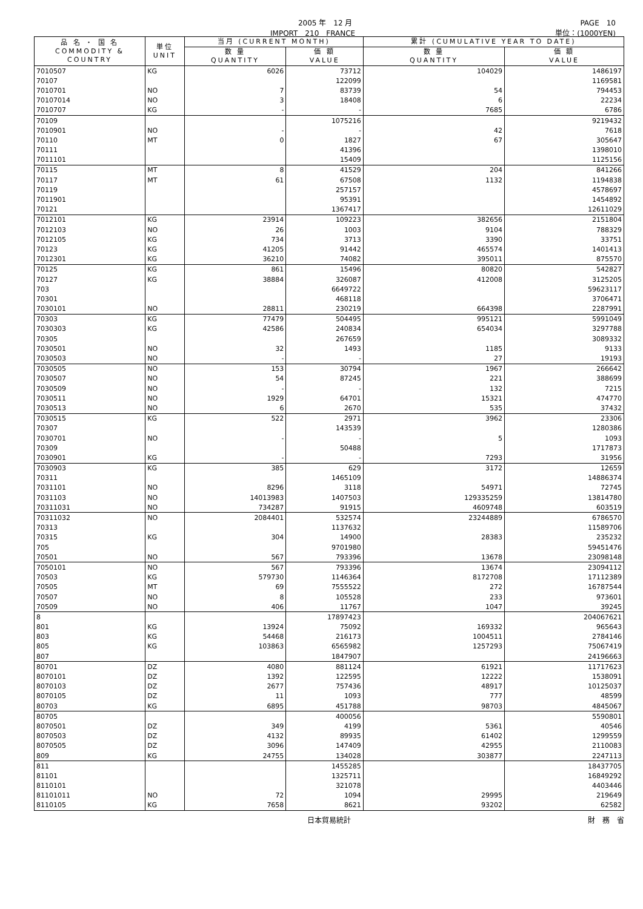2005 年　12 月 PAGE　10
IMPORT　210　FRANCE 単位：(1000YEN)
| 品 名 ・ 国 名 COMMODITY & COUNTRY | 単位 UNIT | 当月 (CURRENT MONTH) | | 累計 (CUMULATIVE YEAR TO DATE) | |
| --- | --- | --- | --- | --- | --- |
| | | 数 量 QUANTITY | 価 額 VALUE | 数 量 QUANTITY | 価 額 VALUE |
| 7010507 | KG | 6026 | 73712 | 104029 | 1486197 |
| 70107 | | | 122099 | | 1169581 |
| 7010701 | NO | 7 | 83739 | 54 | 794453 |
| 70107014 | NO | 3 | 18408 | 6 | 22234 |
| 7010707 | KG | - | - | 7685 | 6786 |
| 70109 | | | 1075216 | | 9219432 |
| 7010901 | NO | - | - | 42 | 7618 |
| 70110 | MT | 0 | 1827 | 67 | 305647 |
| 70111 | | | 41396 | | 1398010 |
| 7011101 | | | 15409 | | 1125156 |
| 70115 | MT | 8 | 41529 | 204 | 841266 |
| 70117 | MT | 61 | 67508 | 1132 | 1194838 |
| 70119 | | | 257157 | | 4578697 |
| 7011901 | | | 95391 | | 1454892 |
| 70121 | | | 1367417 | | 12611029 |
| 7012101 | KG | 23914 | 109223 | 382656 | 2151804 |
| 7012103 | NO | 26 | 1003 | 9104 | 788329 |
| 7012105 | KG | 734 | 3713 | 3390 | 33751 |
| 70123 | KG | 41205 | 91442 | 465574 | 1401413 |
| 7012301 | KG | 36210 | 74082 | 395011 | 875570 |
| 70125 | KG | 861 | 15496 | 80820 | 542827 |
| 70127 | KG | 38884 | 326087 | 412008 | 3125205 |
| 703 | | | 6649722 | | 59623117 |
| 70301 | | | 468118 | | 3706471 |
| 7030101 | NO | 28811 | 230219 | 664398 | 2287991 |
| 70303 | KG | 77479 | 504495 | 995121 | 5991049 |
| 7030303 | KG | 42586 | 240834 | 654034 | 3297788 |
| 70305 | | | 267659 | | 3089332 |
| 7030501 | NO | 32 | 1493 | 1185 | 9133 |
| 7030503 | NO | - | - | 27 | 19193 |
| 7030505 | NO | 153 | 30794 | 1967 | 266642 |
| 7030507 | NO | 54 | 87245 | 221 | 388699 |
| 7030509 | NO | - | - | 132 | 7215 |
| 7030511 | NO | 1929 | 64701 | 15321 | 474770 |
| 7030513 | NO | 6 | 2670 | 535 | 37432 |
| 7030515 | KG | 522 | 2971 | 3962 | 23306 |
| 70307 | | | 143539 | | 1280386 |
| 7030701 | NO | - | - | 5 | 1093 |
| 70309 | | | 50488 | | 1717873 |
| 7030901 | KG | - | - | 7293 | 31956 |
| 7030903 | KG | 385 | 629 | 3172 | 12659 |
| 70311 | | | 1465109 | | 14886374 |
| 7031101 | NO | 8296 | 3118 | 54971 | 72745 |
| 7031103 | NO | 14013983 | 1407503 | 129335259 | 13814780 |
| 70311031 | NO | 734287 | 91915 | 4609748 | 603519 |
| 70311032 | NO | 2084401 | 532574 | 23244889 | 6786570 |
| 70313 | | | 1137632 | | 11589706 |
| 70315 | KG | 304 | 14900 | 28383 | 235232 |
| 705 | | | 9701980 | | 59451476 |
| 70501 | NO | 567 | 793396 | 13678 | 23098148 |
| 7050101 | NO | 567 | 793396 | 13674 | 23094112 |
| 70503 | KG | 579730 | 1146364 | 8172708 | 17112389 |
| 70505 | MT | 69 | 7555522 | 272 | 16787544 |
| 70507 | NO | 8 | 105528 | 233 | 973601 |
| 70509 | NO | 406 | 11767 | 1047 | 39245 |
| 8 | | | 17897423 | | 204067621 |
| 801 | KG | 13924 | 75092 | 169332 | 965643 |
| 803 | KG | 54468 | 216173 | 1004511 | 2784146 |
| 805 | KG | 103863 | 6565982 | 1257293 | 75067419 |
| 807 | | | 1847907 | | 24196663 |
| 80701 | DZ | 4080 | 881124 | 61921 | 11717623 |
| 8070101 | DZ | 1392 | 122595 | 12222 | 1538091 |
| 8070103 | DZ | 2677 | 757436 | 48917 | 10125037 |
| 8070105 | DZ | 11 | 1093 | 777 | 48599 |
| 80703 | KG | 6895 | 451788 | 98703 | 4845067 |
| 80705 | | | 400056 | | 5590801 |
| 8070501 | DZ | 349 | 4199 | 5361 | 40546 |
| 8070503 | DZ | 4132 | 89935 | 61402 | 1299559 |
| 8070505 | DZ | 3096 | 147409 | 42955 | 2110083 |
| 809 | KG | 24755 | 134028 | 303877 | 2247113 |
| 811 | | | 1455285 | | 18437705 |
| 81101 | | | 1325711 | | 16849292 |
| 8110101 | | | 321078 | | 4403446 |
| 81101011 | NO | 72 | 1094 | 29995 | 219649 |
| 8110105 | KG | 7658 | 8621 | 93202 | 62582 |
日本貿易統計 財　務　省